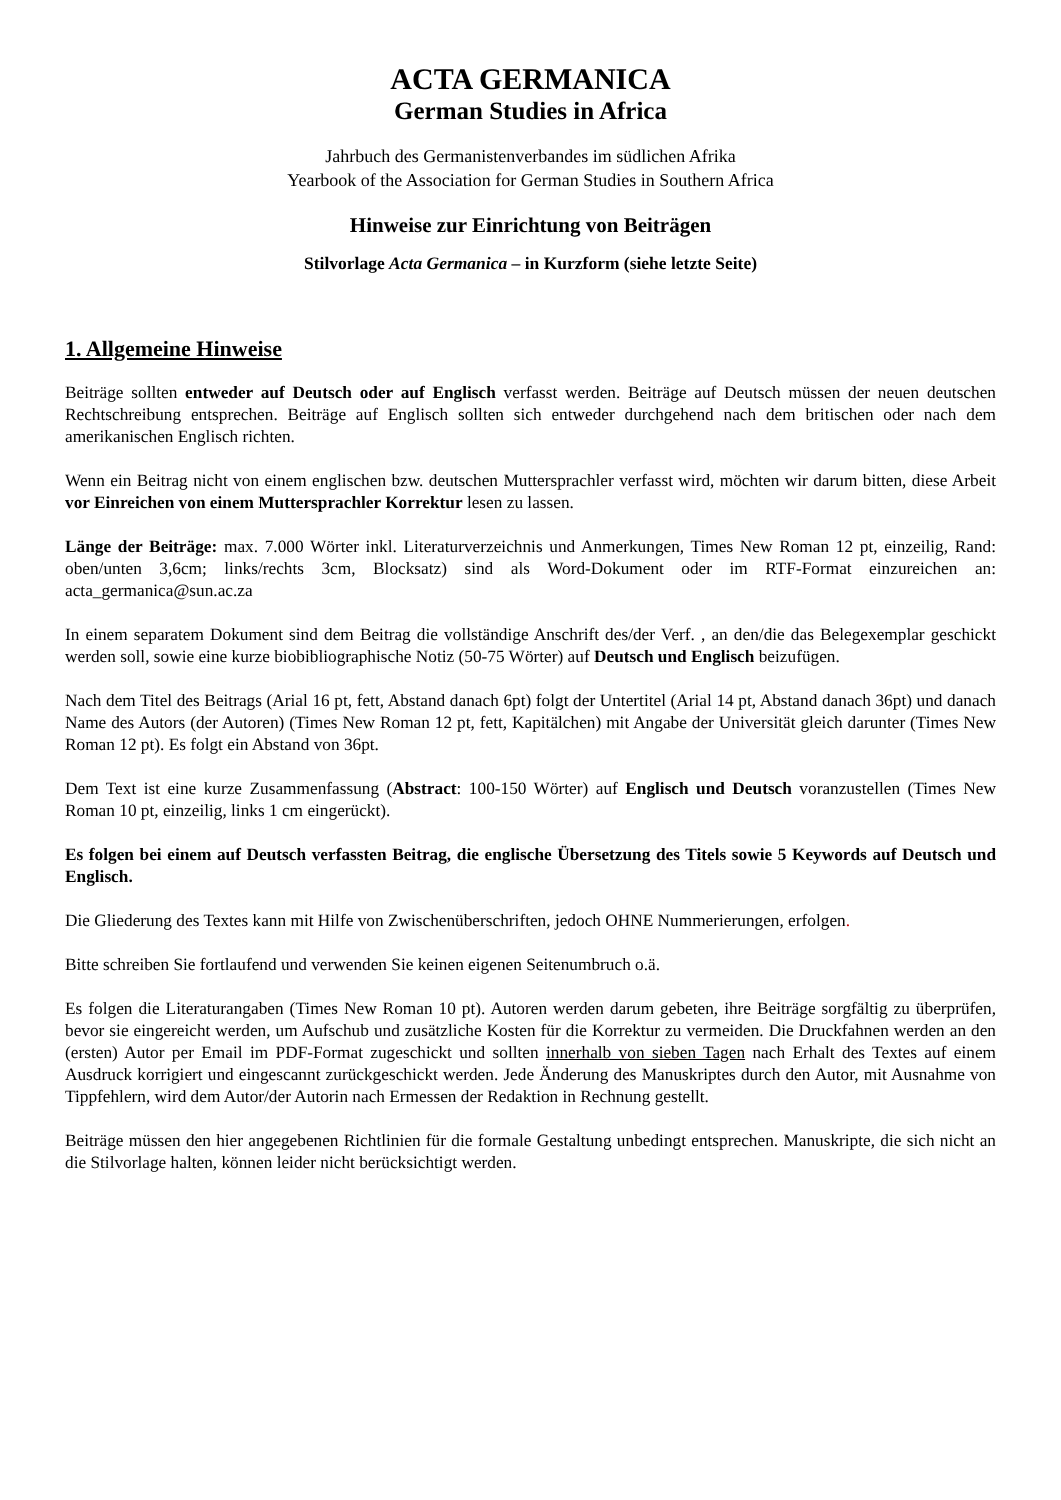ACTA GERMANICA
German Studies in Africa
Jahrbuch des Germanistenverbandes im südlichen Afrika
Yearbook of the Association for German Studies in Southern Africa
Hinweise zur Einrichtung von Beiträgen
Stilvorlage Acta Germanica – in Kurzform (siehe letzte Seite)
1. Allgemeine Hinweise
Beiträge sollten entweder auf Deutsch oder auf Englisch verfasst werden. Beiträge auf Deutsch müssen der neuen deutschen Rechtschreibung entsprechen. Beiträge auf Englisch sollten sich entweder durchgehend nach dem britischen oder nach dem amerikanischen Englisch richten.
Wenn ein Beitrag nicht von einem englischen bzw. deutschen Muttersprachler verfasst wird, möchten wir darum bitten, diese Arbeit vor Einreichen von einem Muttersprachler Korrektur lesen zu lassen.
Länge der Beiträge: max. 7.000 Wörter inkl. Literaturverzeichnis und Anmerkungen, Times New Roman 12 pt, einzeilig, Rand: oben/unten 3,6cm; links/rechts 3cm, Blocksatz) sind als Word-Dokument oder im RTF-Format einzureichen an: acta_germanica@sun.ac.za
In einem separatem Dokument sind dem Beitrag die vollständige Anschrift des/der Verf. , an den/die das Belegexemplar geschickt werden soll, sowie eine kurze biobibliographische Notiz (50-75 Wörter) auf Deutsch und Englisch beizufügen.
Nach dem Titel des Beitrags (Arial 16 pt, fett, Abstand danach 6pt) folgt der Untertitel (Arial 14 pt, Abstand danach 36pt) und danach Name des Autors (der Autoren) (Times New Roman 12 pt, fett, Kapitälchen) mit Angabe der Universität gleich darunter (Times New Roman 12 pt). Es folgt ein Abstand von 36pt.
Dem Text ist eine kurze Zusammenfassung (Abstract: 100-150 Wörter) auf Englisch und Deutsch voranzustellen (Times New Roman 10 pt, einzeilig, links 1 cm eingerückt).
Es folgen bei einem auf Deutsch verfassten Beitrag, die englische Übersetzung des Titels sowie 5 Keywords auf Deutsch und Englisch.
Die Gliederung des Textes kann mit Hilfe von Zwischenüberschriften, jedoch OHNE Nummerierungen, erfolgen.
Bitte schreiben Sie fortlaufend und verwenden Sie keinen eigenen Seitenumbruch o.ä.
Es folgen die Literaturangaben (Times New Roman 10 pt). Autoren werden darum gebeten, ihre Beiträge sorgfältig zu überprüfen, bevor sie eingereicht werden, um Aufschub und zusätzliche Kosten für die Korrektur zu vermeiden. Die Druckfahnen werden an den (ersten) Autor per Email im PDF-Format zugeschickt und sollten innerhalb von sieben Tagen nach Erhalt des Textes auf einem Ausdruck korrigiert und eingescannt zurückgeschickt werden. Jede Änderung des Manuskriptes durch den Autor, mit Ausnahme von Tippfehlern, wird dem Autor/der Autorin nach Ermessen der Redaktion in Rechnung gestellt.
Beiträge müssen den hier angegebenen Richtlinien für die formale Gestaltung unbedingt entsprechen. Manuskripte, die sich nicht an die Stilvorlage halten, können leider nicht berücksichtigt werden.